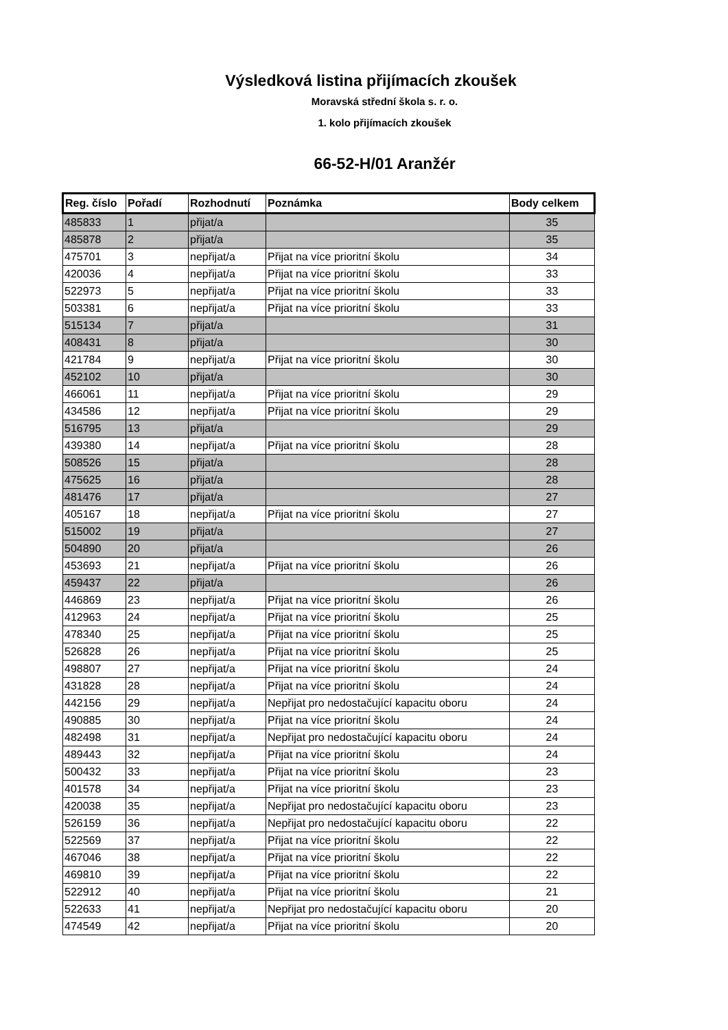Výsledková listina přijímacích zkoušek
Moravská střední škola s. r. o.
1. kolo přijímacích zkoušek
66-52-H/01 Aranžér
| Reg. číslo | Pořadí | Rozhodnutí | Poznámka | Body celkem |
| --- | --- | --- | --- | --- |
| 485833 | 1 | přijat/a | | 35 |
| 485878 | 2 | přijat/a | | 35 |
| 475701 | 3 | nepřijat/a | Přijat na více prioritní školu | 34 |
| 420036 | 4 | nepřijat/a | Přijat na více prioritní školu | 33 |
| 522973 | 5 | nepřijat/a | Přijat na více prioritní školu | 33 |
| 503381 | 6 | nepřijat/a | Přijat na více prioritní školu | 33 |
| 515134 | 7 | přijat/a | | 31 |
| 408431 | 8 | přijat/a | | 30 |
| 421784 | 9 | nepřijat/a | Přijat na více prioritní školu | 30 |
| 452102 | 10 | přijat/a | | 30 |
| 466061 | 11 | nepřijat/a | Přijat na více prioritní školu | 29 |
| 434586 | 12 | nepřijat/a | Přijat na více prioritní školu | 29 |
| 516795 | 13 | přijat/a | | 29 |
| 439380 | 14 | nepřijat/a | Přijat na více prioritní školu | 28 |
| 508526 | 15 | přijat/a | | 28 |
| 475625 | 16 | přijat/a | | 28 |
| 481476 | 17 | přijat/a | | 27 |
| 405167 | 18 | nepřijat/a | Přijat na více prioritní školu | 27 |
| 515002 | 19 | přijat/a | | 27 |
| 504890 | 20 | přijat/a | | 26 |
| 453693 | 21 | nepřijat/a | Přijat na více prioritní školu | 26 |
| 459437 | 22 | přijat/a | | 26 |
| 446869 | 23 | nepřijat/a | Přijat na více prioritní školu | 26 |
| 412963 | 24 | nepřijat/a | Přijat na více prioritní školu | 25 |
| 478340 | 25 | nepřijat/a | Přijat na více prioritní školu | 25 |
| 526828 | 26 | nepřijat/a | Přijat na více prioritní školu | 25 |
| 498807 | 27 | nepřijat/a | Přijat na více prioritní školu | 24 |
| 431828 | 28 | nepřijat/a | Přijat na více prioritní školu | 24 |
| 442156 | 29 | nepřijat/a | Nepřijat pro nedostačující kapacitu oboru | 24 |
| 490885 | 30 | nepřijat/a | Přijat na více prioritní školu | 24 |
| 482498 | 31 | nepřijat/a | Nepřijat pro nedostačující kapacitu oboru | 24 |
| 489443 | 32 | nepřijat/a | Přijat na více prioritní školu | 24 |
| 500432 | 33 | nepřijat/a | Přijat na více prioritní školu | 23 |
| 401578 | 34 | nepřijat/a | Přijat na více prioritní školu | 23 |
| 420038 | 35 | nepřijat/a | Nepřijat pro nedostačující kapacitu oboru | 23 |
| 526159 | 36 | nepřijat/a | Nepřijat pro nedostačující kapacitu oboru | 22 |
| 522569 | 37 | nepřijat/a | Přijat na více prioritní školu | 22 |
| 467046 | 38 | nepřijat/a | Přijat na více prioritní školu | 22 |
| 469810 | 39 | nepřijat/a | Přijat na více prioritní školu | 22 |
| 522912 | 40 | nepřijat/a | Přijat na více prioritní školu | 21 |
| 522633 | 41 | nepřijat/a | Nepřijat pro nedostačující kapacitu oboru | 20 |
| 474549 | 42 | nepřijat/a | Přijat na více prioritní školu | 20 |